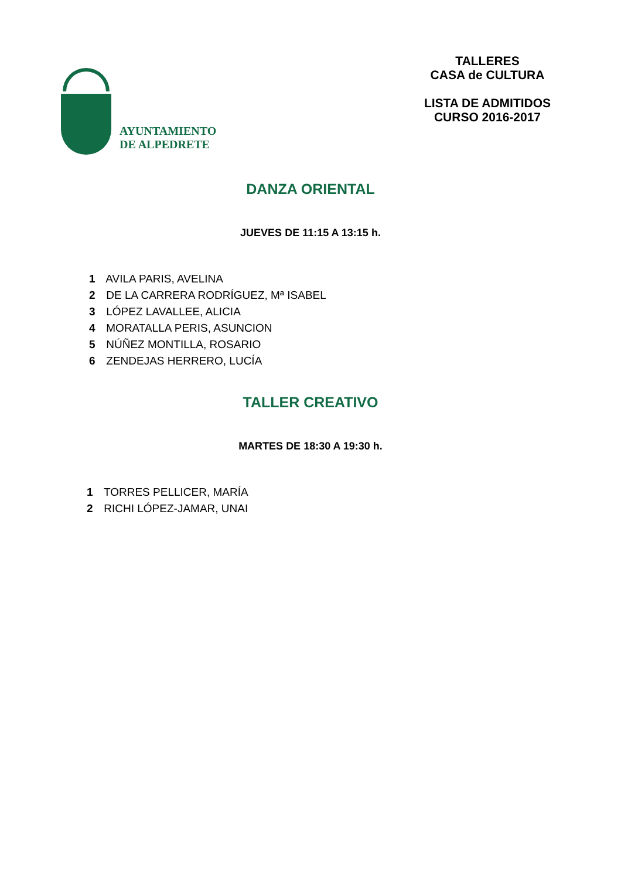AYUNTAMIENTO
DE ALPEDRETE
TALLERES
CASA de CULTURA
LISTA DE ADMITIDOS
CURSO 2016-2017
DANZA ORIENTAL
JUEVES DE 11:15 A 13:15 h.
1 AVILA PARIS, AVELINA
2 DE LA CARRERA RODRÍGUEZ, Mª ISABEL
3 LÓPEZ LAVALLEE, ALICIA
4 MORATALLA PERIS, ASUNCION
5 NÚÑEZ MONTILLA, ROSARIO
6 ZENDEJAS HERRERO, LUCÍA
TALLER CREATIVO
MARTES DE 18:30 A 19:30 h.
1 TORRES PELLICER, MARÍA
2 RICHI LÓPEZ-JAMAR, UNAI